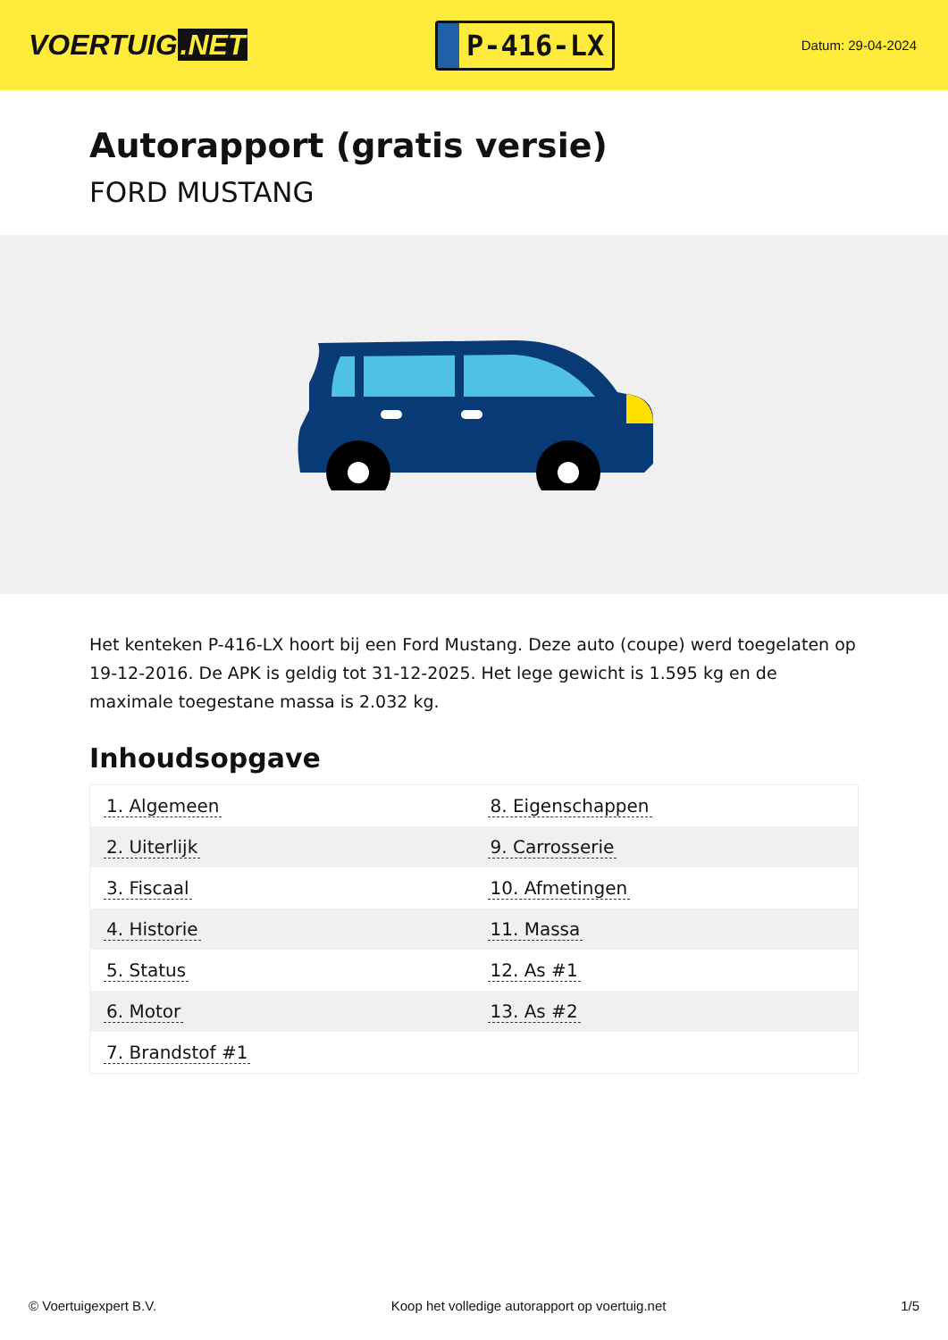VOERTUIG.NET
P-416-LX
Datum: 29-04-2024
Autorapport (gratis versie)
FORD MUSTANG
Het kenteken P-416-LX hoort bij een Ford Mustang. Deze auto (coupe) werd toegelaten op 19-12-2016. De APK is geldig tot 31-12-2025. Het lege gewicht is 1.595 kg en de maximale toegestane massa is 2.032 kg.
Inhoudsopgave
| 1. Algemeen | 8. Eigenschappen |
| 2. Uiterlijk | 9. Carrosserie |
| 3. Fiscaal | 10. Afmetingen |
| 4. Historie | 11. Massa |
| 5. Status | 12. As #1 |
| 6. Motor | 13. As #2 |
| 7. Brandstof #1 | |
© Voertuigexpert B.V. Koop het volledige autorapport op voertuig.net 1/5